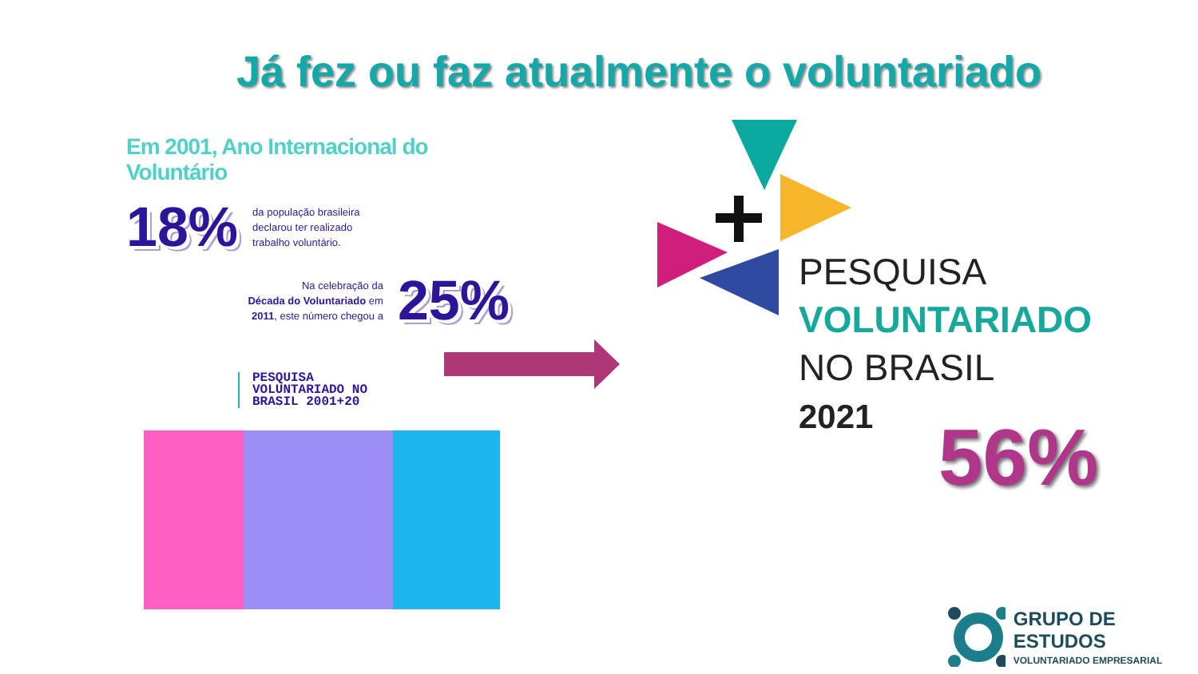Já fez ou faz atualmente o voluntariado
Em 2001, Ano Internacional do Voluntário
18%
da população brasileira
declarou ter realizado
trabalho voluntário.
Na celebração da
Década do Voluntariado em
2011, este número chegou a
25%
PESQUISA
VOLUNTARIADO NO
BRASIL 2001+20
PESQUISA
VOLUNTARIADO
NO BRASIL
2021
56%
GRUPO DE ESTUDOS
VOLUNTARIADO EMPRESARIAL